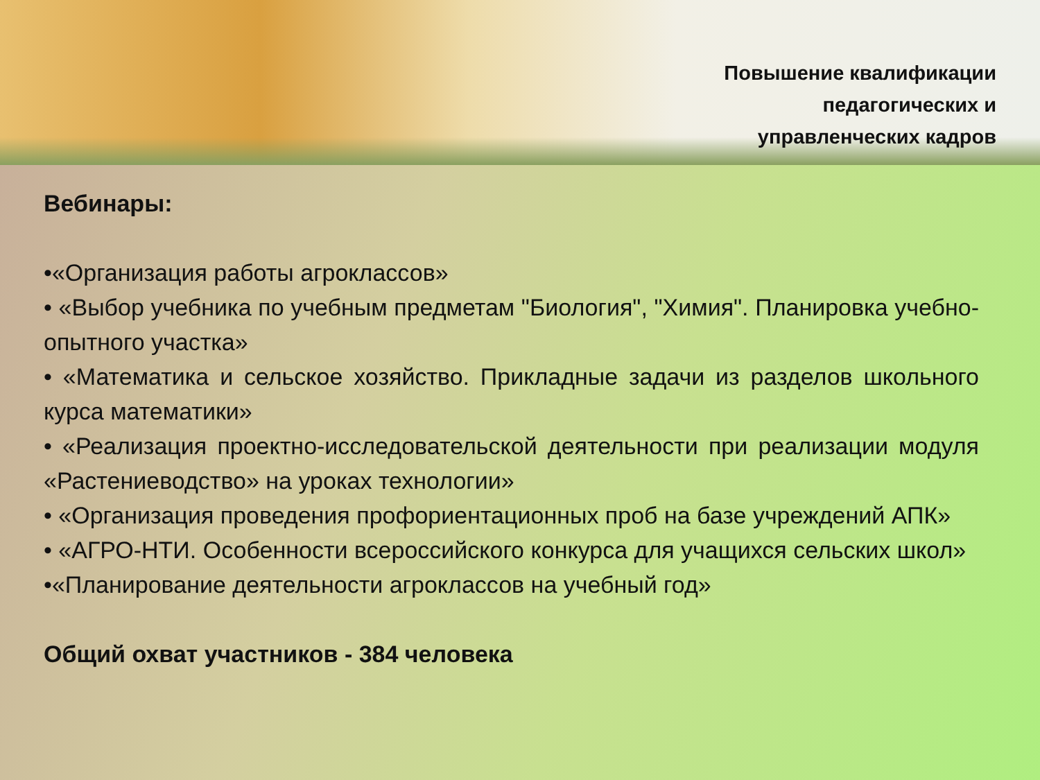Повышение квалификации
педагогических и
управленческих кадров
Вебинары:
•«Организация работы агроклассов»
• «Выбор учебника по учебным предметам "Биология", "Химия". Планировка учебно-опытного участка»
• «Математика и сельское хозяйство. Прикладные задачи из разделов школьного курса математики»
• «Реализация проектно-исследовательской деятельности при реализации модуля «Растениеводство» на уроках технологии»
• «Организация проведения профориентационных проб на базе учреждений АПК»
• «АГРО-НТИ. Особенности всероссийского конкурса для учащихся сельских школ»
•«Планирование деятельности агроклассов на учебный год»
Общий охват участников - 384 человека